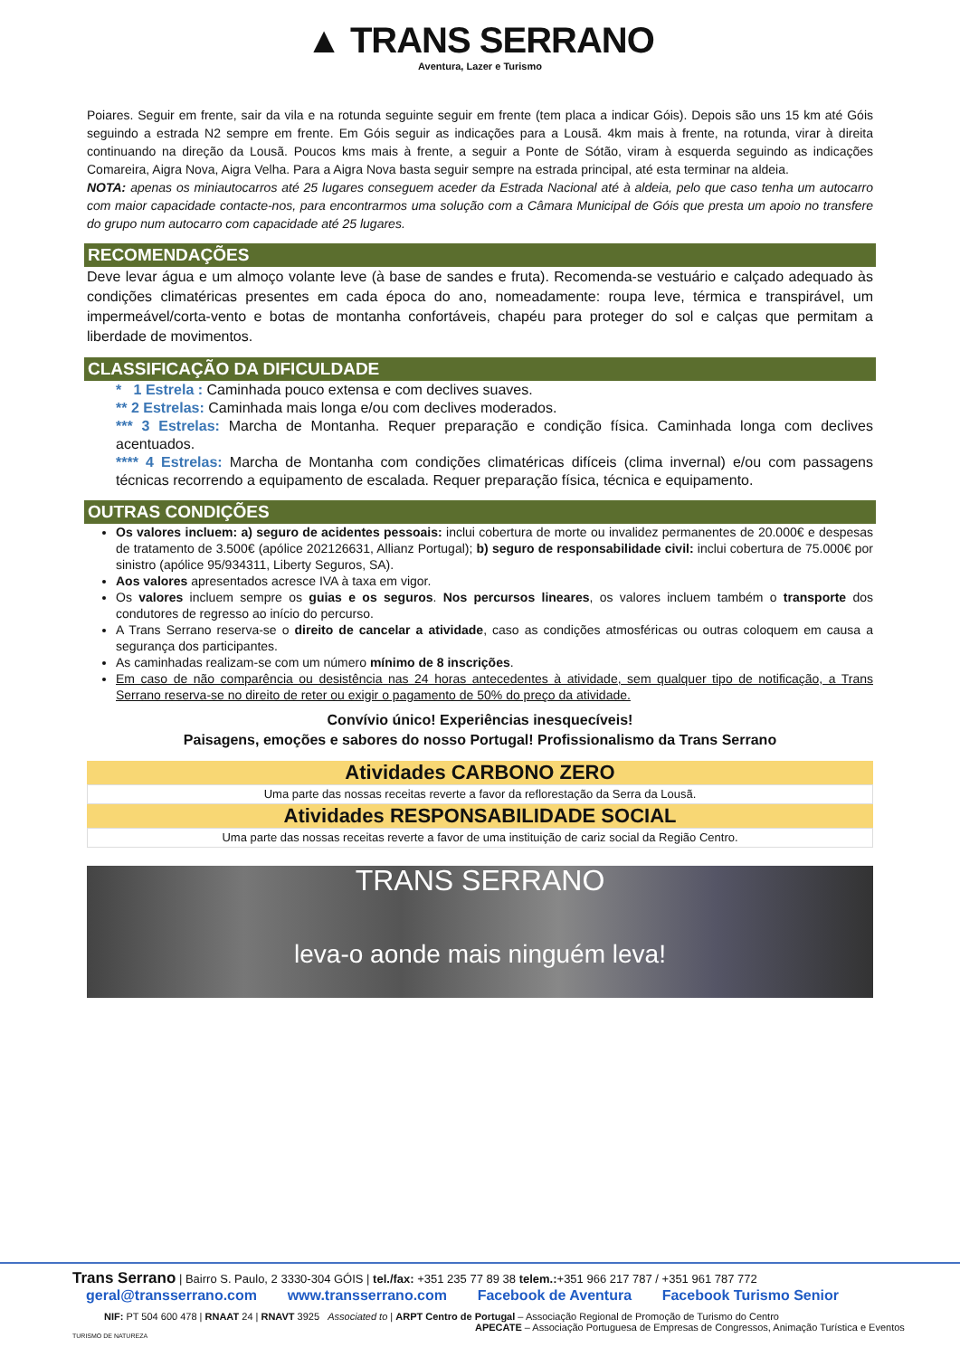▲ TRANS SERRANO
Aventura, Lazer e Turismo
Poiares. Seguir em frente, sair da vila e na rotunda seguinte seguir em frente (tem placa a indicar Góis). Depois são uns 15 km até Góis seguindo a estrada N2 sempre em frente. Em Góis seguir as indicações para a Lousã. 4km mais à frente, na rotunda, virar à direita continuando na direção da Lousã. Poucos kms mais à frente, a seguir a Ponte de Sótão, viram à esquerda seguindo as indicações Comareira, Aigra Nova, Aigra Velha. Para a Aigra Nova basta seguir sempre na estrada principal, até esta terminar na aldeia.
NOTA: apenas os miniautocarros até 25 lugares conseguem aceder da Estrada Nacional até à aldeia, pelo que caso tenha um autocarro com maior capacidade contacte-nos, para encontrarmos uma solução com a Câmara Municipal de Góis que presta um apoio no transfere do grupo num autocarro com capacidade até 25 lugares.
RECOMENDAÇÕES
Deve levar água e um almoço volante leve (à base de sandes e fruta). Recomenda-se vestuário e calçado adequado às condições climatéricas presentes em cada época do ano, nomeadamente: roupa leve, térmica e transpirável, um impermeável/corta-vento e botas de montanha confortáveis, chapéu para proteger do sol e calças que permitam a liberdade de movimentos.
CLASSIFICAÇÃO DA DIFICULDADE
* 1 Estrela : Caminhada pouco extensa e com declives suaves.
** 2 Estrelas: Caminhada mais longa e/ou com declives moderados.
*** 3 Estrelas: Marcha de Montanha. Requer preparação e condição física. Caminhada longa com declives acentuados.
**** 4 Estrelas: Marcha de Montanha com condições climatéricas difíceis (clima invernal) e/ou com passagens técnicas recorrendo a equipamento de escalada. Requer preparação física, técnica e equipamento.
OUTRAS CONDIÇÕES
Os valores incluem: a) seguro de acidentes pessoais: inclui cobertura de morte ou invalidez permanentes de 20.000€ e despesas de tratamento de 3.500€ (apólice 202126631, Allianz Portugal); b) seguro de responsabilidade civil: inclui cobertura de 75.000€ por sinistro (apólice 95/934311, Liberty Seguros, SA).
Aos valores apresentados acresce IVA à taxa em vigor.
Os valores incluem sempre os guias e os seguros. Nos percursos lineares, os valores incluem também o transporte dos condutores de regresso ao início do percurso.
A Trans Serrano reserva-se o direito de cancelar a atividade, caso as condições atmosféricas ou outras coloquem em causa a segurança dos participantes.
As caminhadas realizam-se com um número mínimo de 8 inscrições.
Em caso de não comparência ou desistência nas 24 horas antecedentes à atividade, sem qualquer tipo de notificação, a Trans Serrano reserva-se no direito de reter ou exigir o pagamento de 50% do preço da atividade.
Convívio único! Experiências inesquecíveis!
Paisagens, emoções e sabores do nosso Portugal! Profissionalismo da Trans Serrano
Atividades CARBONO ZERO
Uma parte das nossas receitas reverte a favor da reflorestação da Serra da Lousã.
Atividades RESPONSABILIDADE SOCIAL
Uma parte das nossas receitas reverte a favor de uma instituição de cariz social da Região Centro.
TRANS SERRANO
leva-o aonde mais ninguém leva!
Trans Serrano | Bairro S. Paulo, 2 3330-304 GÓIS | tel./fax: +351 235 77 89 38 telem.:+351 966 217 787 / +351 961 787 772
geral@transserrano.com www.transserrano.com Facebook de Aventura Facebook Turismo Senior
NIF: PT 504 600 478 | RNAAT 24 | RNAVT 3925 Associated to | ARPT Centro de Portugal – Associação Regional de Promoção de Turismo do Centro
APECATE – Associação Portuguesa de Empresas de Congressos, Animação Turística e Eventos
TURISMO DE NATUREZA